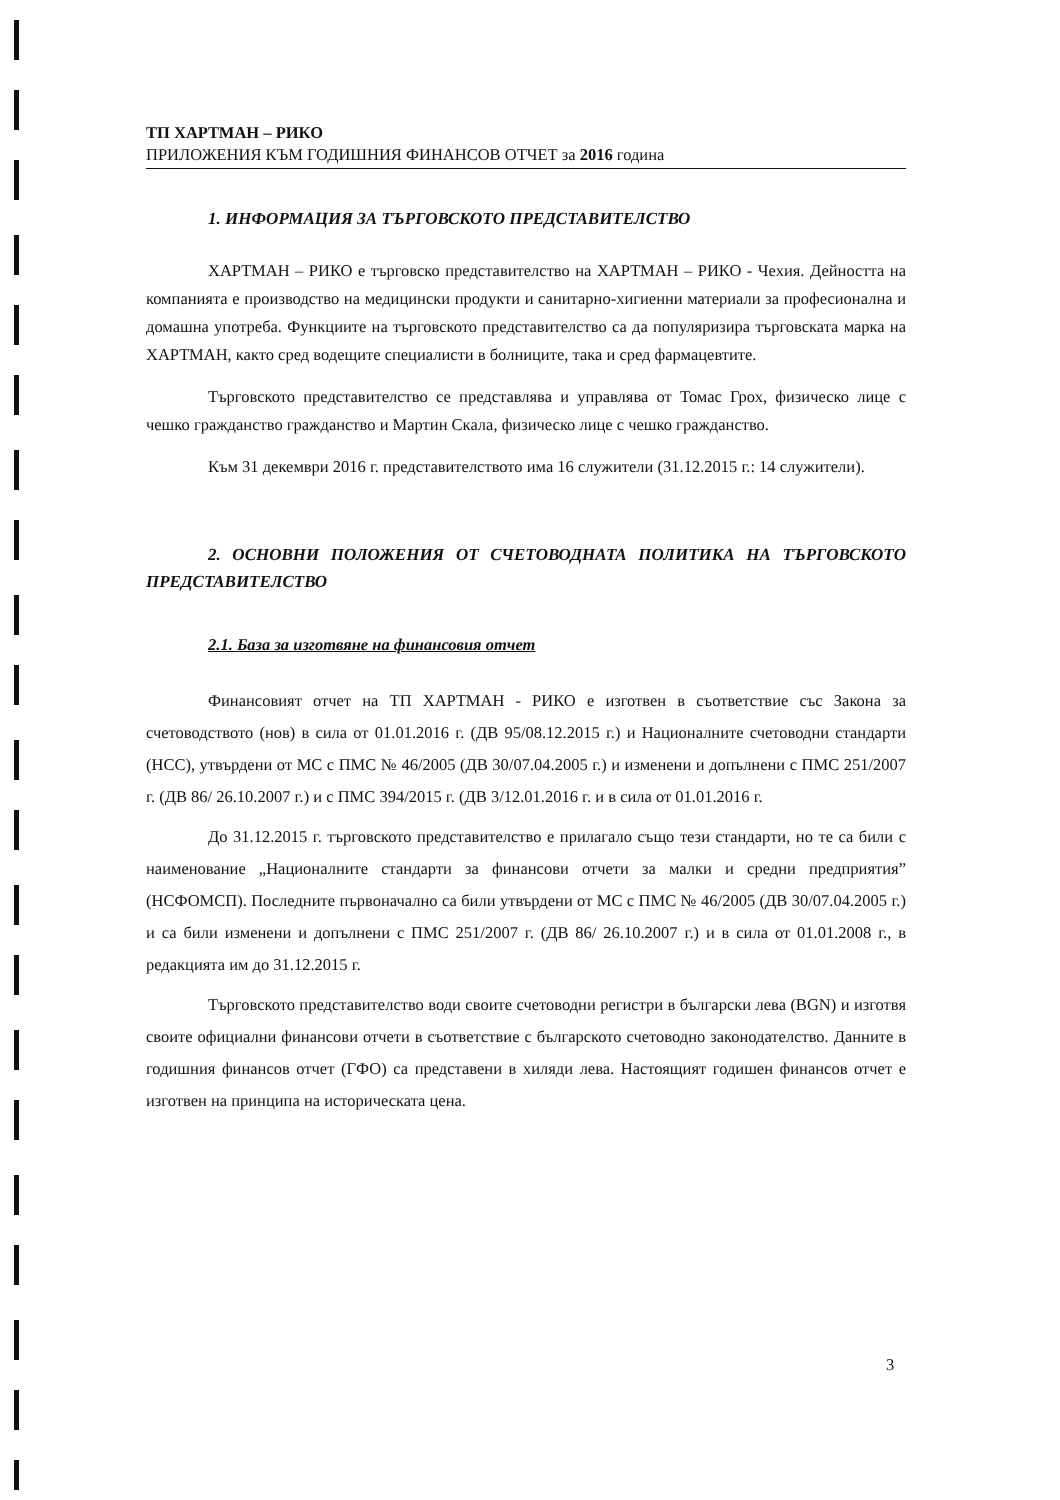ТП ХАРТМАН – РИКО
ПРИЛОЖЕНИЯ КЪМ ГОДИШНИЯ ФИНАНСОВ ОТЧЕТ за 2016 година
1. ИНФОРМАЦИЯ ЗА ТЪРГОВСКОТО ПРЕДСТАВИТЕЛСТВО
ХАРТМАН – РИКО е търговско представителство на ХАРТМАН – РИКО - Чехия. Дейността на компанията е производство на медицински продукти и санитарно-хигиенни материали за професионална и домашна употреба. Функциите на търговското представителство са да популяризира търговската марка на ХАРТМАН, както сред водещите специалисти в болниците, така и сред фармацевтите.
Търговското представителство се представлява и управлява от Томас Грох, физическо лице с чешко гражданство гражданство и Мартин Скала, физическо лице с чешко гражданство.
Към 31 декември 2016 г. представителството има 16 служители (31.12.2015 г.: 14 служители).
2. ОСНОВНИ ПОЛОЖЕНИЯ ОТ СЧЕТОВОДНАТА ПОЛИТИКА НА ТЪРГОВСКОТО ПРЕДСТАВИТЕЛСТВО
2.1. База за изготвяне на финансовия отчет
Финансовият отчет на ТП ХАРТМАН - РИКО е изготвен в съответствие със Закона за счетоводството (нов) в сила от 01.01.2016 г. (ДВ 95/08.12.2015 г.) и Националните счетоводни стандарти (НСС), утвърдени от МС с ПМС № 46/2005 (ДВ 30/07.04.2005 г.) и изменени и допълнени с ПМС 251/2007 г. (ДВ 86/ 26.10.2007 г.) и с ПМС 394/2015 г. (ДВ 3/12.01.2016 г. и в сила от 01.01.2016 г.
До 31.12.2015 г. търговското представителство е прилагало също тези стандарти, но те са били с наименование „Националните стандарти за финансови отчети за малки и средни предприятия” (НСФОМСП). Последните първоначално са били утвърдени от МС с ПМС № 46/2005 (ДВ 30/07.04.2005 г.) и са били изменени и допълнени с ПМС 251/2007 г. (ДВ 86/ 26.10.2007 г.) и в сила от 01.01.2008 г., в редакцията им до 31.12.2015 г.
Търговското представителство води своите счетоводни регистри в български лева (BGN) и изготвя своите официални финансови отчети в съответствие с българското счетоводно законодателство. Данните в годишния финансов отчет (ГФО) са представени в хиляди лева. Настоящият годишен финансов отчет е изготвен на принципа на историческата цена.
3